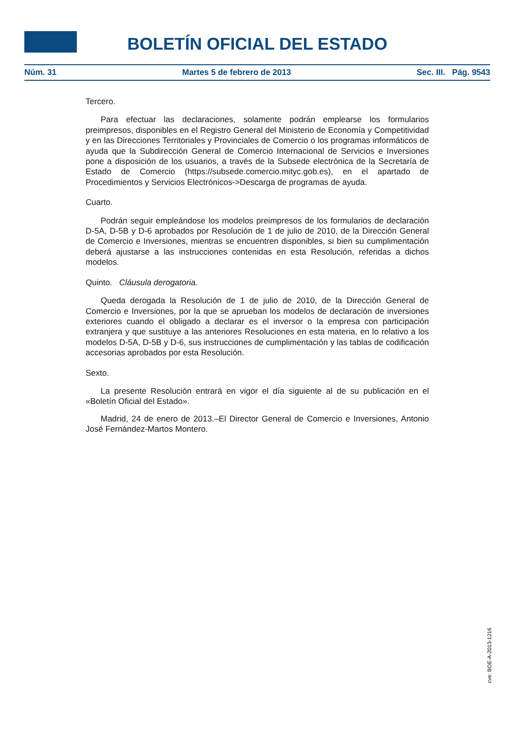BOLETÍN OFICIAL DEL ESTADO
Núm. 31 Martes 5 de febrero de 2013 Sec. III. Pág. 9543
Tercero.
Para efectuar las declaraciones, solamente podrán emplearse los formularios preimpresos, disponibles en el Registro General del Ministerio de Economía y Competitividad y en las Direcciones Territoriales y Provinciales de Comercio o los programas informáticos de ayuda que la Subdirección General de Comercio Internacional de Servicios e Inversiones pone a disposición de los usuarios, a través de la Subsede electrónica de la Secretaría de Estado de Comercio (https://subsede.comercio.mityc.gob.es), en el apartado de Procedimientos y Servicios Electrónicos->Descarga de programas de ayuda.
Cuarto.
Podrán seguir empleándose los modelos preimpresos de los formularios de declaración D-5A, D-5B y D-6 aprobados por Resolución de 1 de julio de 2010, de la Dirección General de Comercio e Inversiones, mientras se encuentren disponibles, si bien su cumplimentación deberá ajustarse a las instrucciones contenidas en esta Resolución, referidas a dichos modelos.
Quinto. Cláusula derogatoria.
Queda derogada la Resolución de 1 de julio de 2010, de la Dirección General de Comercio e Inversiones, por la que se aprueban los modelos de declaración de inversiones exteriores cuando el obligado a declarar es el inversor o la empresa con participación extranjera y que sustituye a las anteriores Resoluciones en esta materia, en lo relativo a los modelos D-5A, D-5B y D-6, sus instrucciones de cumplimentación y las tablas de codificación accesorias aprobados por esta Resolución.
Sexto.
La presente Resolución entrará en vigor el día siguiente al de su publicación en el «Boletín Oficial del Estado».
Madrid, 24 de enero de 2013.–El Director General de Comercio e Inversiones, Antonio José Fernández-Martos Montero.
cve: BOE-A-2013-1216